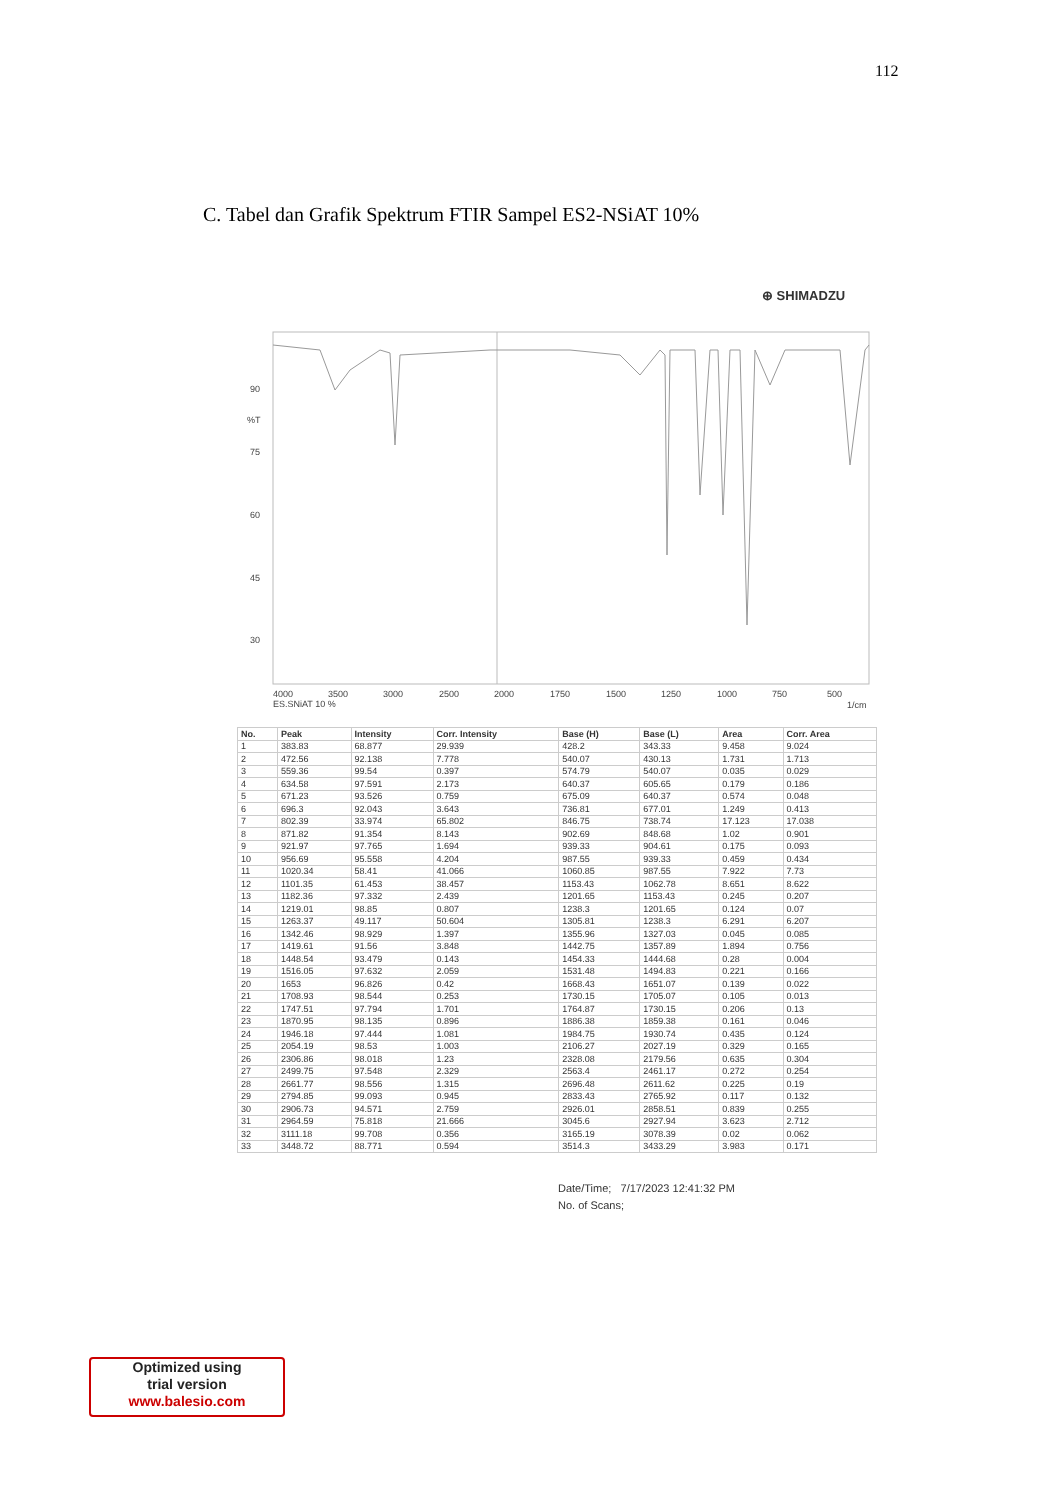112
C. Tabel dan Grafik Spektrum FTIR Sampel ES2-NSiAT 10%
⊕ SHIMADZU
90
%T
75
60
45
30
4000
3500
3000
2500
2000
1750
1500
1250
1000
750
500
ES.SNiAT 10 %
1/cm
| No. | Peak | Intensity | Corr. Intensity | Base (H) | Base (L) | Area | Corr. Area |
| --- | --- | --- | --- | --- | --- | --- | --- |
| 1 | 383.83 | 68.877 | 29.939 | 428.2 | 343.33 | 9.458 | 9.024 |
| 2 | 472.56 | 92.138 | 7.778 | 540.07 | 430.13 | 1.731 | 1.713 |
| 3 | 559.36 | 99.54 | 0.397 | 574.79 | 540.07 | 0.035 | 0.029 |
| 4 | 634.58 | 97.591 | 2.173 | 640.37 | 605.65 | 0.179 | 0.186 |
| 5 | 671.23 | 93.526 | 0.759 | 675.09 | 640.37 | 0.574 | 0.048 |
| 6 | 696.3 | 92.043 | 3.643 | 736.81 | 677.01 | 1.249 | 0.413 |
| 7 | 802.39 | 33.974 | 65.802 | 846.75 | 738.74 | 17.123 | 17.038 |
| 8 | 871.82 | 91.354 | 8.143 | 902.69 | 848.68 | 1.02 | 0.901 |
| 9 | 921.97 | 97.765 | 1.694 | 939.33 | 904.61 | 0.175 | 0.093 |
| 10 | 956.69 | 95.558 | 4.204 | 987.55 | 939.33 | 0.459 | 0.434 |
| 11 | 1020.34 | 58.41 | 41.066 | 1060.85 | 987.55 | 7.922 | 7.73 |
| 12 | 1101.35 | 61.453 | 38.457 | 1153.43 | 1062.78 | 8.651 | 8.622 |
| 13 | 1182.36 | 97.332 | 2.439 | 1201.65 | 1153.43 | 0.245 | 0.207 |
| 14 | 1219.01 | 98.85 | 0.807 | 1238.3 | 1201.65 | 0.124 | 0.07 |
| 15 | 1263.37 | 49.117 | 50.604 | 1305.81 | 1238.3 | 6.291 | 6.207 |
| 16 | 1342.46 | 98.929 | 1.397 | 1355.96 | 1327.03 | 0.045 | 0.085 |
| 17 | 1419.61 | 91.56 | 3.848 | 1442.75 | 1357.89 | 1.894 | 0.756 |
| 18 | 1448.54 | 93.479 | 0.143 | 1454.33 | 1444.68 | 0.28 | 0.004 |
| 19 | 1516.05 | 97.632 | 2.059 | 1531.48 | 1494.83 | 0.221 | 0.166 |
| 20 | 1653 | 96.826 | 0.42 | 1668.43 | 1651.07 | 0.139 | 0.022 |
| 21 | 1708.93 | 98.544 | 0.253 | 1730.15 | 1705.07 | 0.105 | 0.013 |
| 22 | 1747.51 | 97.794 | 1.701 | 1764.87 | 1730.15 | 0.206 | 0.13 |
| 23 | 1870.95 | 98.135 | 0.896 | 1886.38 | 1859.38 | 0.161 | 0.046 |
| 24 | 1946.18 | 97.444 | 1.081 | 1984.75 | 1930.74 | 0.435 | 0.124 |
| 25 | 2054.19 | 98.53 | 1.003 | 2106.27 | 2027.19 | 0.329 | 0.165 |
| 26 | 2306.86 | 98.018 | 1.23 | 2328.08 | 2179.56 | 0.635 | 0.304 |
| 27 | 2499.75 | 97.548 | 2.329 | 2563.4 | 2461.17 | 0.272 | 0.254 |
| 28 | 2661.77 | 98.556 | 1.315 | 2696.48 | 2611.62 | 0.225 | 0.19 |
| 29 | 2794.85 | 99.093 | 0.945 | 2833.43 | 2765.92 | 0.117 | 0.132 |
| 30 | 2906.73 | 94.571 | 2.759 | 2926.01 | 2858.51 | 0.839 | 0.255 |
| 31 | 2964.59 | 75.818 | 21.666 | 3045.6 | 2927.94 | 3.623 | 2.712 |
| 32 | 3111.18 | 99.708 | 0.356 | 3165.19 | 3078.39 | 0.02 | 0.062 |
| 33 | 3448.72 | 88.771 | 0.594 | 3514.3 | 3433.29 | 3.983 | 0.171 |
Date/Time; 7/17/2023 12:41:32 PM
No. of Scans;
Optimized using
trial version
www.balesio.com